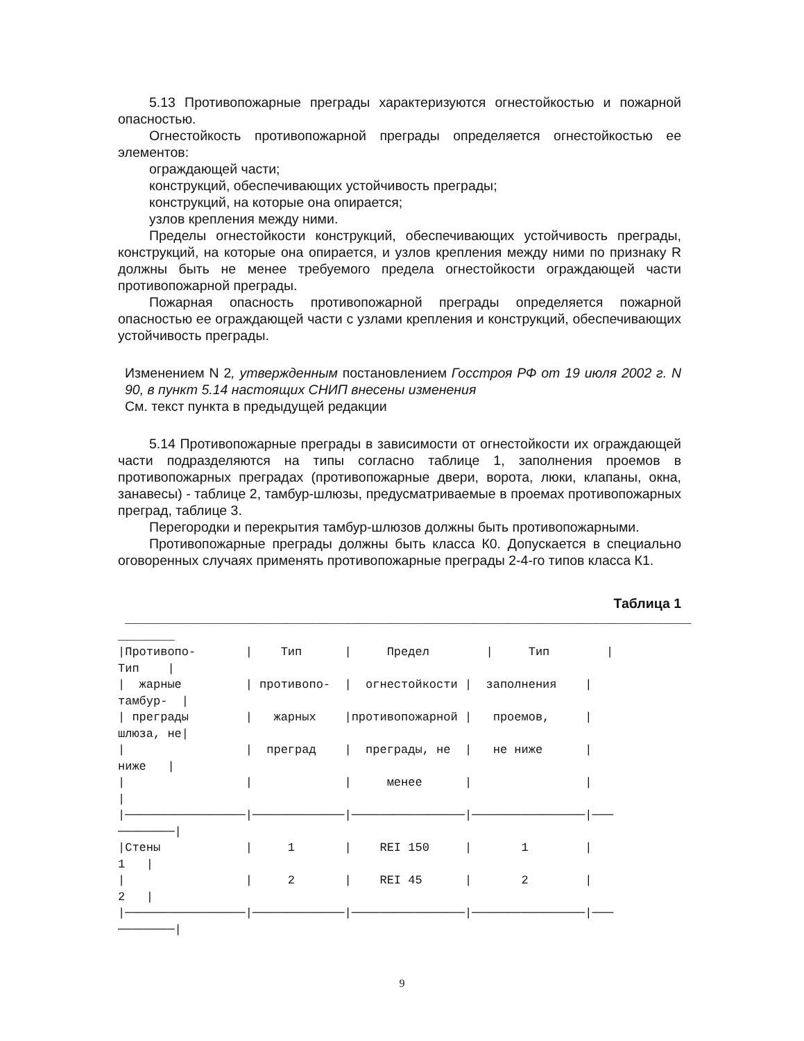5.13 Противопожарные преграды характеризуются огнестойкостью и пожарной опасностью.
Огнестойкость противопожарной преграды определяется огнестойкостью ее элементов:
ограждающей части;
конструкций, обеспечивающих устойчивость преграды;
конструкций, на которые она опирается;
узлов крепления между ними.
Пределы огнестойкости конструкций, обеспечивающих устойчивость преграды, конструкций, на которые она опирается, и узлов крепления между ними по признаку R должны быть не менее требуемого предела огнестойкости ограждающей части противопожарной преграды.
Пожарная опасность противопожарной преграды определяется пожарной опасностью ее ограждающей части с узлами крепления и конструкций, обеспечивающих устойчивость преграды.
Изменением N 2, утвержденным постановлением Госстроя РФ от 19 июля 2002 г. N 90, в пункт 5.14 настоящих СНИП внесены изменения
См. текст пункта в предыдущей редакции
5.14 Противопожарные преграды в зависимости от огнестойкости их ограждающей части подразделяются на типы согласно таблице 1, заполнения проемов в противопожарных преградах (противопожарные двери, ворота, люки, клапаны, окна, занавесы) - таблице 2, тамбур-шлюзы, предусматриваемые в проемах противопожарных преград, таблице 3.
Перегородки и перекрытия тамбур-шлюзов должны быть противопожарными.
Противопожарные преграды должны быть класса К0. Допускается в специально оговоренных случаях применять противопожарные преграды 2-4-го типов класса К1.
Таблица 1
 ________________________________________________________________________________
________
|Противопо-       |    Тип      |     Предел        |     Тип        |
Тип    |
|  жарные         | противопо-  |  огнестойкости |  заполнения    |
тамбур-  |
| преграды        |   жарных    |противопожарной |   проемов,     |
шлюза, не|
|                 |  преград    |  преграды, не  |   не ниже      |
ниже   |
|                 |             |     менее      |                |
|
|─────────────────|─────────────|────────────────|────────────────|───
────────|
|Стены            |     1       |    REI 150     |       1        |
1   |
|                 |     2       |    REI 45      |       2        |
2   |
|─────────────────|─────────────|────────────────|────────────────|───
────────|
9